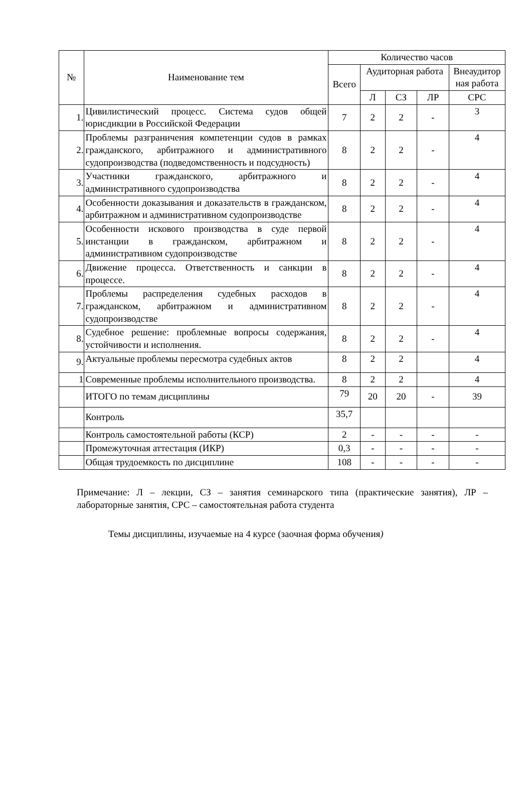| № | Наименование тем | Количество часов | | | | |
| --- | --- | --- | --- | --- | --- | --- |
| | | Всего | Аудиторная работа | | | Внеаудитор ная работа |
| | | | Л | СЗ | ЛР | СРС |
| 1. | Цивилистический процесс. Система судов общей юрисдикции в Российской Федерации | 7 | 2 | 2 | - | 3 |
| 2. | Проблемы разграничения компетенции судов в рамках гражданского, арбитражного и административного судопроизводства (подведомственность и подсудность) | 8 | 2 | 2 | - | 4 |
| 3. | Участники гражданского, арбитражного и административного судопроизводства | 8 | 2 | 2 | - | 4 |
| 4. | Особенности доказывания и доказательств в гражданском, арбитражном и административном судопроизводстве | 8 | 2 | 2 | - | 4 |
| 5. | Особенности искового производства в суде первой инстанции в гражданском, арбитражном и административном судопроизводстве | 8 | 2 | 2 | - | 4 |
| 6. | Движение процесса. Ответственность и санкции в процессе. | 8 | 2 | 2 | - | 4 |
| 7. | Проблемы распределения судебных расходов в гражданском, арбитражном и административном судопроизводстве | 8 | 2 | 2 | - | 4 |
| 8. | Судебное решение: проблемные вопросы содержания, устойчивости и исполнения. | 8 | 2 | 2 | - | 4 |
| 9. | Актуальные проблемы пересмотра судебных актов | 8 | 2 | 2 | | 4 |
| 1 | Современные проблемы исполнительного производства. | 8 | 2 | 2 | | 4 |
| | ИТОГО по темам дисциплины | 79 | 20 | 20 | - | 39 |
| | Контроль | 35,7 | | | | |
| | Контроль самостоятельной работы (КСР) | 2 | - | - | - | - |
| | Промежуточная аттестация (ИКР) | 0,3 | - | - | - | - |
| | Общая трудоемкость по дисциплине | 108 | - | - | - | - |
Примечание: Л – лекции, СЗ – занятия семинарского типа (практические занятия), ЛР – лабораторные занятия, СРС – самостоятельная работа студента
Темы дисциплины, изучаемые на 4 курсе (заочная форма обучения)